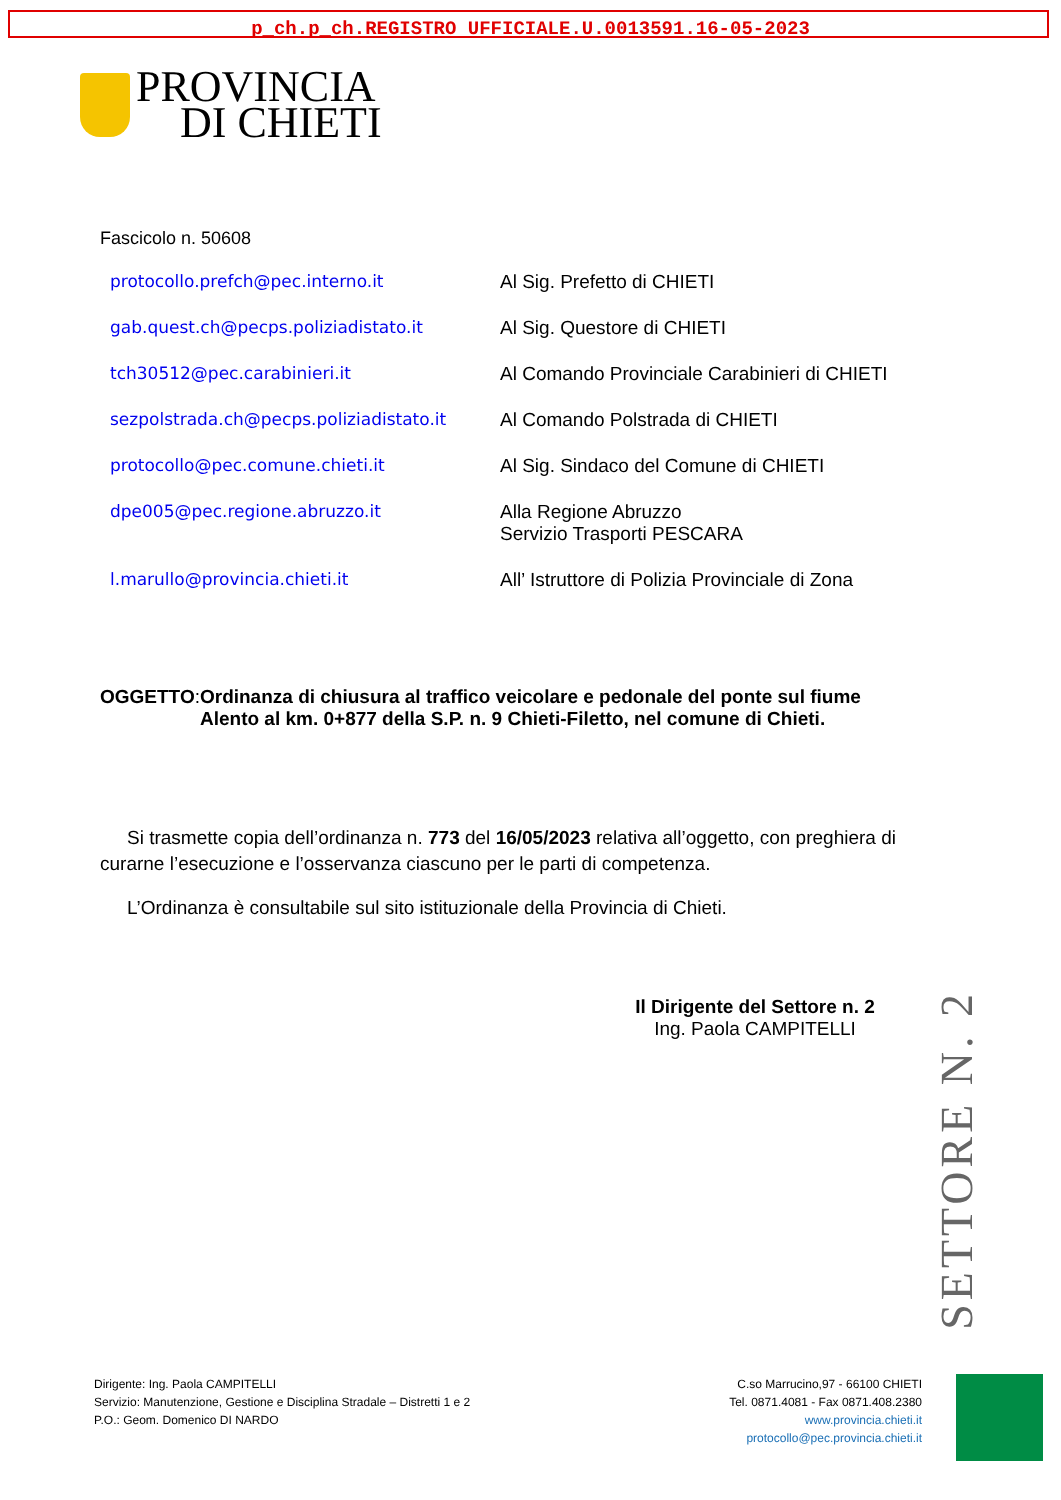p_ch.p_ch.REGISTRO UFFICIALE.U.0013591.16-05-2023
PROVINCIA
DI CHIETI
Fascicolo n. 50608
protocollo.prefch@pec.interno.it Al Sig. Prefetto di CHIETI
gab.quest.ch@pecps.poliziadistato.it Al Sig. Questore di CHIETI
tch30512@pec.carabinieri.it Al Comando Provinciale Carabinieri di CHIETI
sezpolstrada.ch@pecps.poliziadistato.it Al Comando Polstrada di CHIETI
protocollo@pec.comune.chieti.it Al Sig. Sindaco del Comune di CHIETI
dpe005@pec.regione.abruzzo.it Alla Regione Abruzzo
Servizio Trasporti PESCARA
l.marullo@provincia.chieti.it All’ Istruttore di Polizia Provinciale di Zona
OGGETTO: Ordinanza di chiusura al traffico veicolare e pedonale del ponte sul fiume Alento al km. 0+877 della S.P. n. 9 Chieti-Filetto, nel comune di Chieti.
Si trasmette copia dell’ordinanza n. 773 del 16/05/2023 relativa all’oggetto, con preghiera di curarne l’esecuzione e l’osservanza ciascuno per le parti di competenza.
L’Ordinanza è consultabile sul sito istituzionale della Provincia di Chieti.
Il Dirigente del Settore n. 2
Ing. Paola CAMPITELLI
SETTORE N. 2
Dirigente: Ing. Paola CAMPITELLI
Servizio: Manutenzione, Gestione e Disciplina Stradale – Distretti 1 e 2
P.O.: Geom. Domenico DI NARDO
C.so Marrucino,97 - 66100 CHIETI
Tel. 0871.4081 - Fax 0871.408.2380
www.provincia.chieti.it
protocollo@pec.provincia.chieti.it